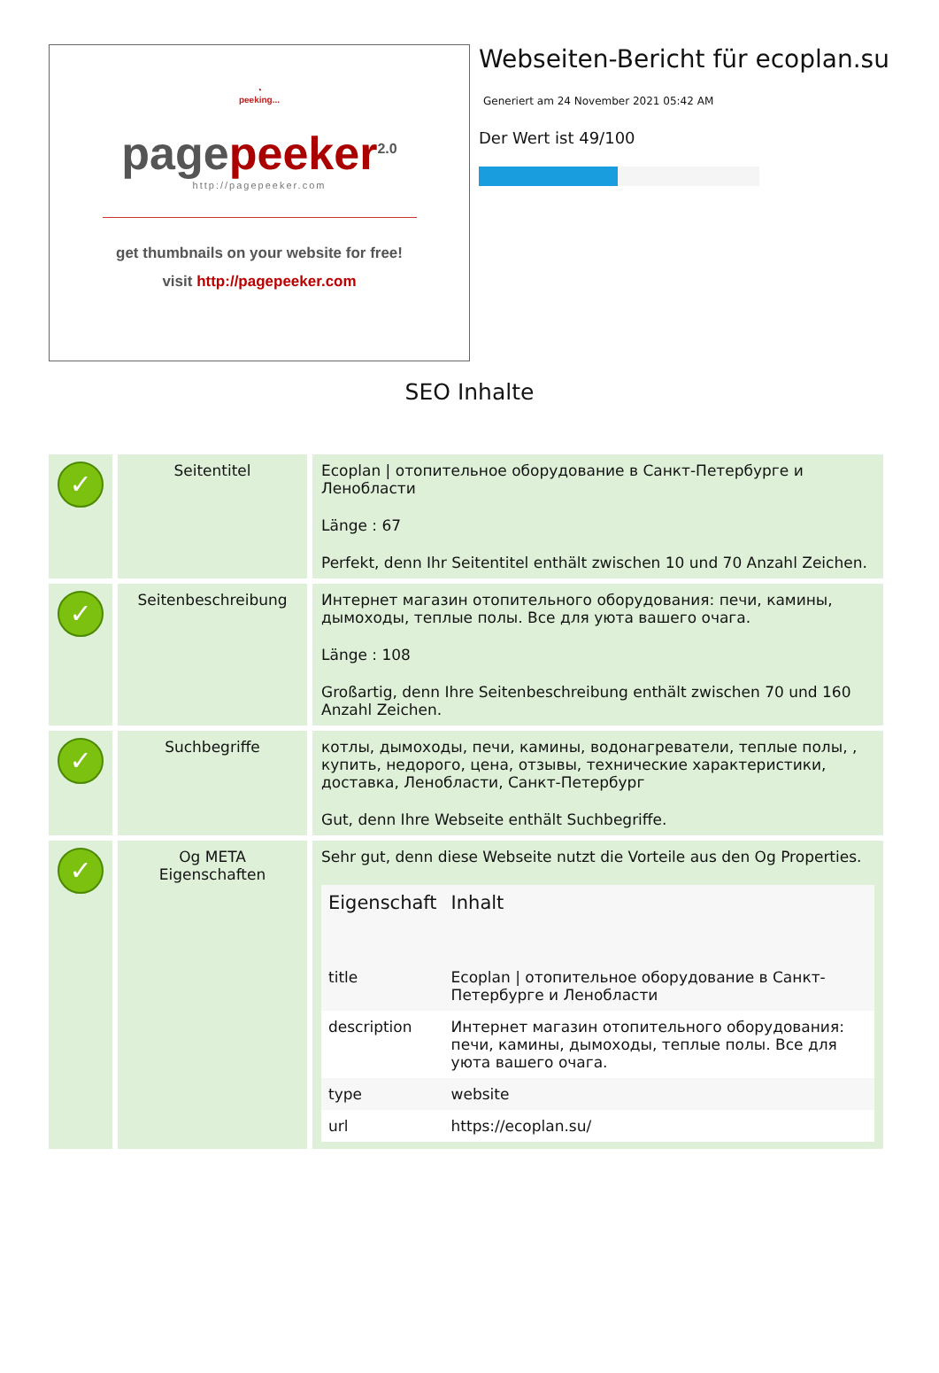◔
peeking...
pagepeeker<sup>2.0</sup>
http://pagepeeker.com
get thumbnails on your website for free!
visit http://pagepeeker.com
Webseiten-Bericht für ecoplan.su
Generiert am 24 November 2021 05:42 AM
Der Wert ist 49/100
SEO Inhalte
| ✓ | Seitentitel | Ecoplan / отопительное оборудование в Санкт-Петербурге и Ленобласти Länge : 67 Perfekt, denn Ihr Seitentitel enthält zwischen 10 und 70 Anzahl Zeichen. |
| ✓ | Seitenbeschreibung | Интернет магазин отопительного оборудования: печи, камины, дымоходы, теплые полы. Все для уюта вашего очага. Länge : 108 Großartig, denn Ihre Seitenbeschreibung enthält zwischen 70 und 160 Anzahl Zeichen. |
| ✓ | Suchbegriffe | котлы, дымоходы, печи, камины, водонагреватели, теплые полы, , купить, недорого, цена, отзывы, технические характеристики, доставка, Ленобласти, Санкт-Петербург Gut, denn Ihre Webseite enthält Suchbegriffe. |
| ✓ | Og META Eigenschaften | Sehr gut, denn diese Webseite nutzt die Vorteile aus den Og Properties. / Eigenschaft / Inhalt / / --- / --- / / title / Ecoplan / отопительное оборудование в Санкт-Петербурге и Ленобласти / / description / Интернет магазин отопительного оборудования: печи, камины, дымоходы, теплые полы. Все для уюта вашего очага. / / type / website / / url / https://ecoplan.su/ / |